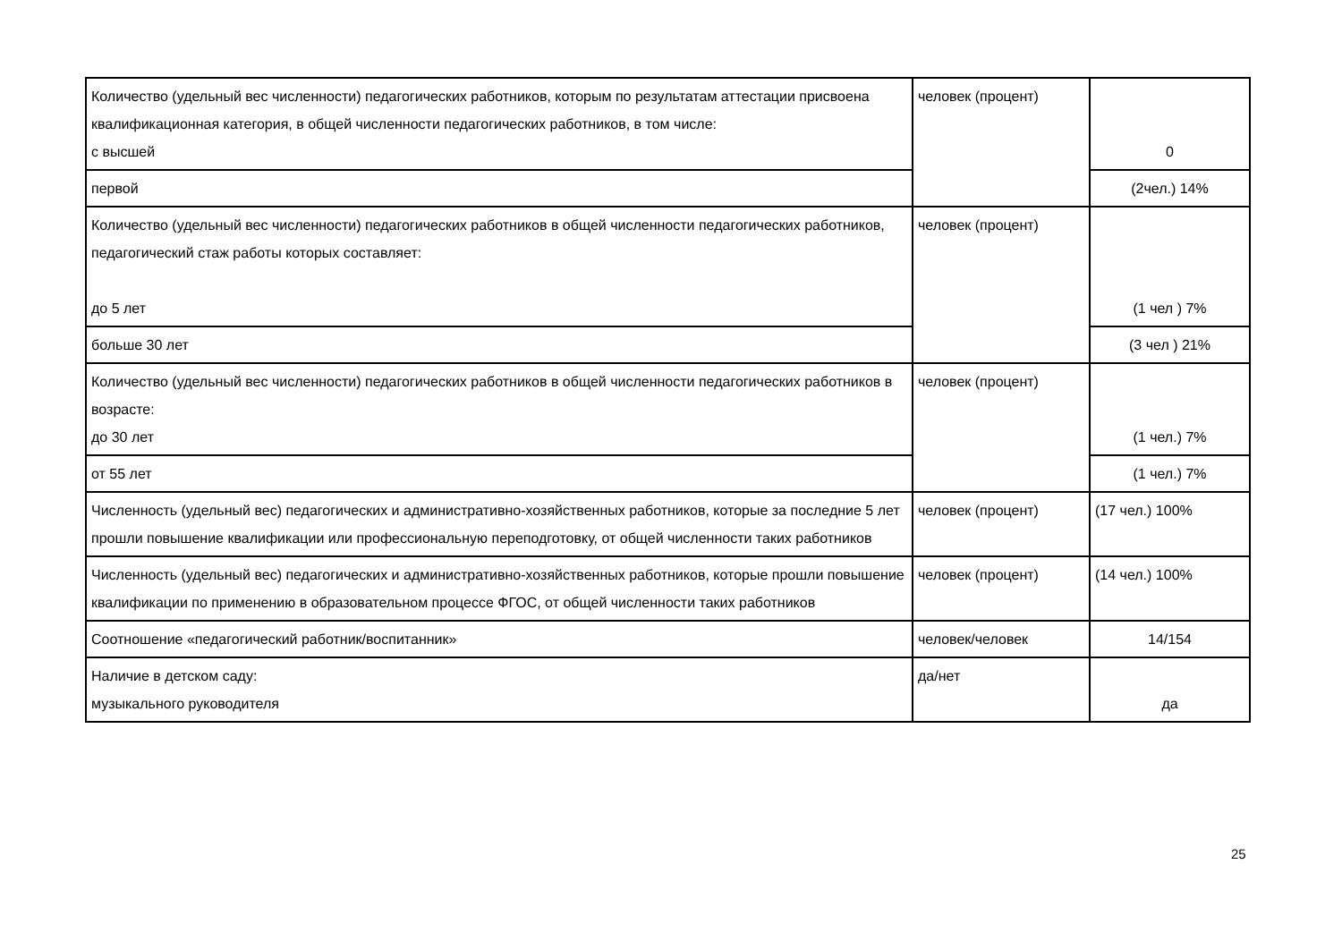| Количество (удельный вес численности) педагогических работников, которым по результатам аттестации присвоена квалификационная категория, в общей численности педагогических работников, в том числе: с высшей | человек (процент) | 0 |
| первой | | (2чел.) 14% |
| Количество (удельный вес численности) педагогических работников в общей численности педагогических работников, педагогический стаж работы которых составляет: до 5 лет | человек (процент) | (1 чел ) 7% |
| больше 30 лет | | (3 чел ) 21% |
| Количество (удельный вес численности) педагогических работников в общей численности педагогических работников в возрасте: до 30 лет | человек (процент) | (1 чел.) 7% |
| от 55 лет | | (1 чел.) 7% |
| Численность (удельный вес) педагогических и административно-хозяйственных работников, которые за последние 5 лет прошли повышение квалификации или профессиональную переподготовку, от общей численности таких работников | человек (процент) | (17 чел.) 100% |
| Численность (удельный вес) педагогических и административно-хозяйственных работников, которые прошли повышение квалификации по применению в образовательном процессе ФГОС, от общей численности таких работников | человек (процент) | (14 чел.) 100% |
| Соотношение «педагогический работник/воспитанник» | человек/человек | 14/154 |
| Наличие в детском саду: музыкального руководителя | да/нет | да |
25